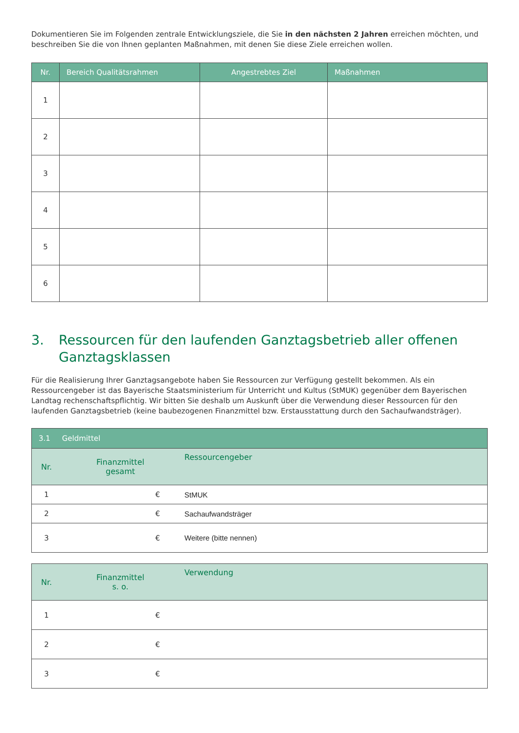Dokumentieren Sie im Folgenden zentrale Entwicklungsziele, die Sie in den nächsten 2 Jahren erreichen möchten, und beschreiben Sie die von Ihnen geplanten Maßnahmen, mit denen Sie diese Ziele erreichen wollen.
| Nr. | Bereich Qualitätsrahmen | Angestrebtes Ziel | Maßnahmen |
| --- | --- | --- | --- |
| 1 | | | |
| 2 | | | |
| 3 | | | |
| 4 | | | |
| 5 | | | |
| 6 | | | |
3. Ressourcen für den laufenden Ganztagsbetrieb aller offenen Ganztagsklassen
Für die Realisierung Ihrer Ganztagsangebote haben Sie Ressourcen zur Verfügung gestellt bekommen. Als ein Ressourcengeber ist das Bayerische Staatsministerium für Unterricht und Kultus (StMUK) gegenüber dem Bayerischen Landtag rechenschaftspflichtig. Wir bitten Sie deshalb um Auskunft über die Verwendung dieser Ressourcen für den laufenden Ganztagsbetrieb (keine baubezogenen Finanzmittel bzw. Erstausstattung durch den Sachaufwandsträger).
| 3.1 Geldmittel | | |
| --- | --- | --- |
| Nr. | Finanzmittel gesamt | Ressourcengeber |
| 1 | € | StMUK |
| 2 | € | Sachaufwandsträger |
| 3 | € | Weitere (bitte nennen) |
| Nr. | Finanzmittel s. o. | Verwendung |
| --- | --- | --- |
| 1 | € | |
| 2 | € | |
| 3 | € | |